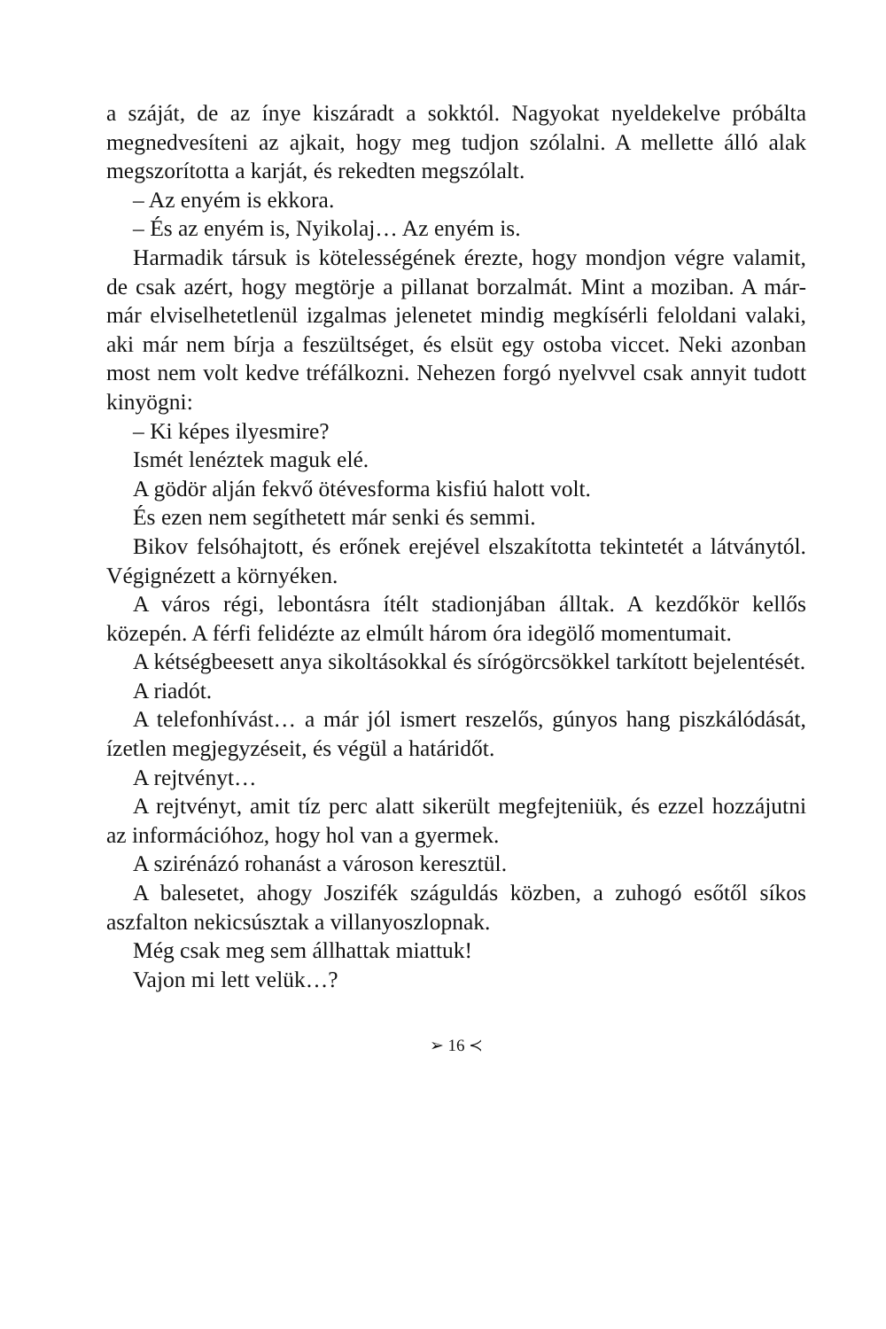a száját, de az ínye kiszáradt a sokktól. Nagyokat nyeldekelve próbálta megnedvesíteni az ajkait, hogy meg tudjon szólalni. A mellette álló alak megszorította a karját, és rekedten megszólalt.
– Az enyém is ekkora.
– És az enyém is, Nyikolaj… Az enyém is.
Harmadik társuk is kötelességének érezte, hogy mondjon végre valamit, de csak azért, hogy megtörje a pillanat borzalmát. Mint a moziban. A már-már elviselhetetlenül izgalmas jelenetet mindig megkísérli feloldani valaki, aki már nem bírja a feszültséget, és elsüt egy ostoba viccet. Neki azonban most nem volt kedve tréfálkozni. Nehezen forgó nyelvvel csak annyit tudott kinyögni:
– Ki képes ilyesmire?
Ismét lenéztek maguk elé.
A gödör alján fekvő ötévesforma kisfiú halott volt.
És ezen nem segíthetett már senki és semmi.
Bikov felsóhajtott, és erőnek erejével elszakította tekintetét a látványtól. Végignézett a környéken.
A város régi, lebontásra ítélt stadionjában álltak. A kezdőkör kellős közepén. A férfi felidézte az elmúlt három óra idegölő momentumait.
A kétségbeesett anya sikoltásokkal és sírógörcsökkel tarkított bejelentését.
A riadót.
A telefonhívást… a már jól ismert reszelős, gúnyos hang piszkálódását, ízetlen megjegyzéseit, és végül a határidőt.
A rejtvényt…
A rejtvényt, amit tíz perc alatt sikerült megfejteniük, és ezzel hozzájutni az információhoz, hogy hol van a gyermek.
A szirénázó rohanást a városon keresztül.
A balesetet, ahogy Joszifék száguldás közben, a zuhogó esőtől síkos aszfalton nekicsúsztak a villanyoszlopnak.
Még csak meg sem állhattak miattuk!
Vajon mi lett velük…?
➢ 16 ≺